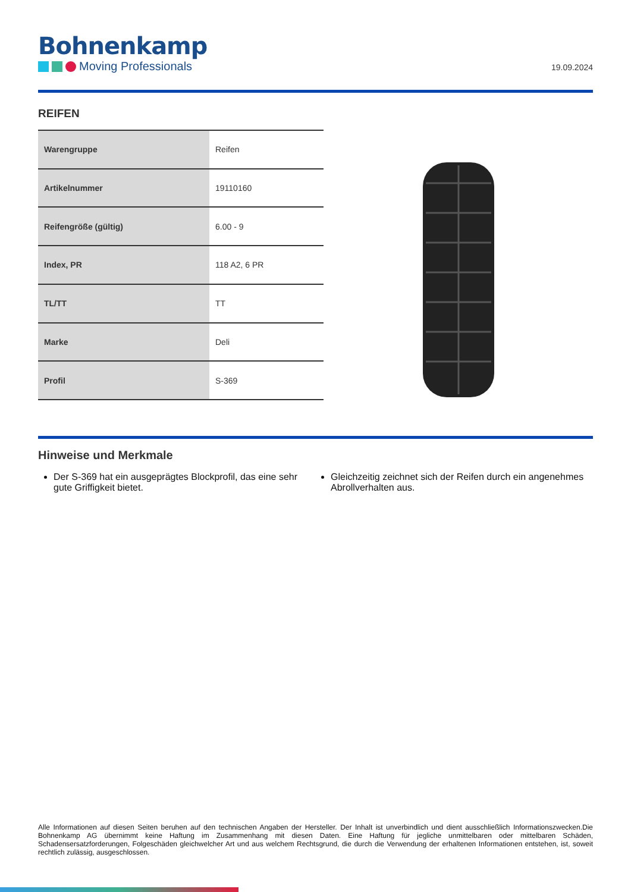Bohnenkamp
Moving Professionals
19.09.2024
REIFEN
| Warengruppe | Reifen |
| Artikelnummer | 19110160 |
| Reifengröße (gültig) | 6.00 - 9 |
| Index, PR | 118 A2, 6 PR |
| TL/TT | TT |
| Marke | Deli |
| Profil | S-369 |
Hinweise und Merkmale
Der S-369 hat ein ausgeprägtes Blockprofil, das eine sehr gute Griffigkeit bietet.
Gleichzeitig zeichnet sich der Reifen durch ein angenehmes Abrollverhalten aus.
Alle Informationen auf diesen Seiten beruhen auf den technischen Angaben der Hersteller. Der Inhalt ist unverbindlich und dient ausschließlich Informationszwecken.Die Bohnenkamp AG übernimmt keine Haftung im Zusammenhang mit diesen Daten. Eine Haftung für jegliche unmittelbaren oder mittelbaren Schäden, Schadensersatzforderungen, Folgeschäden gleichwelcher Art und aus welchem Rechtsgrund, die durch die Verwendung der erhaltenen Informationen entstehen, ist, soweit rechtlich zulässig, ausgeschlossen.